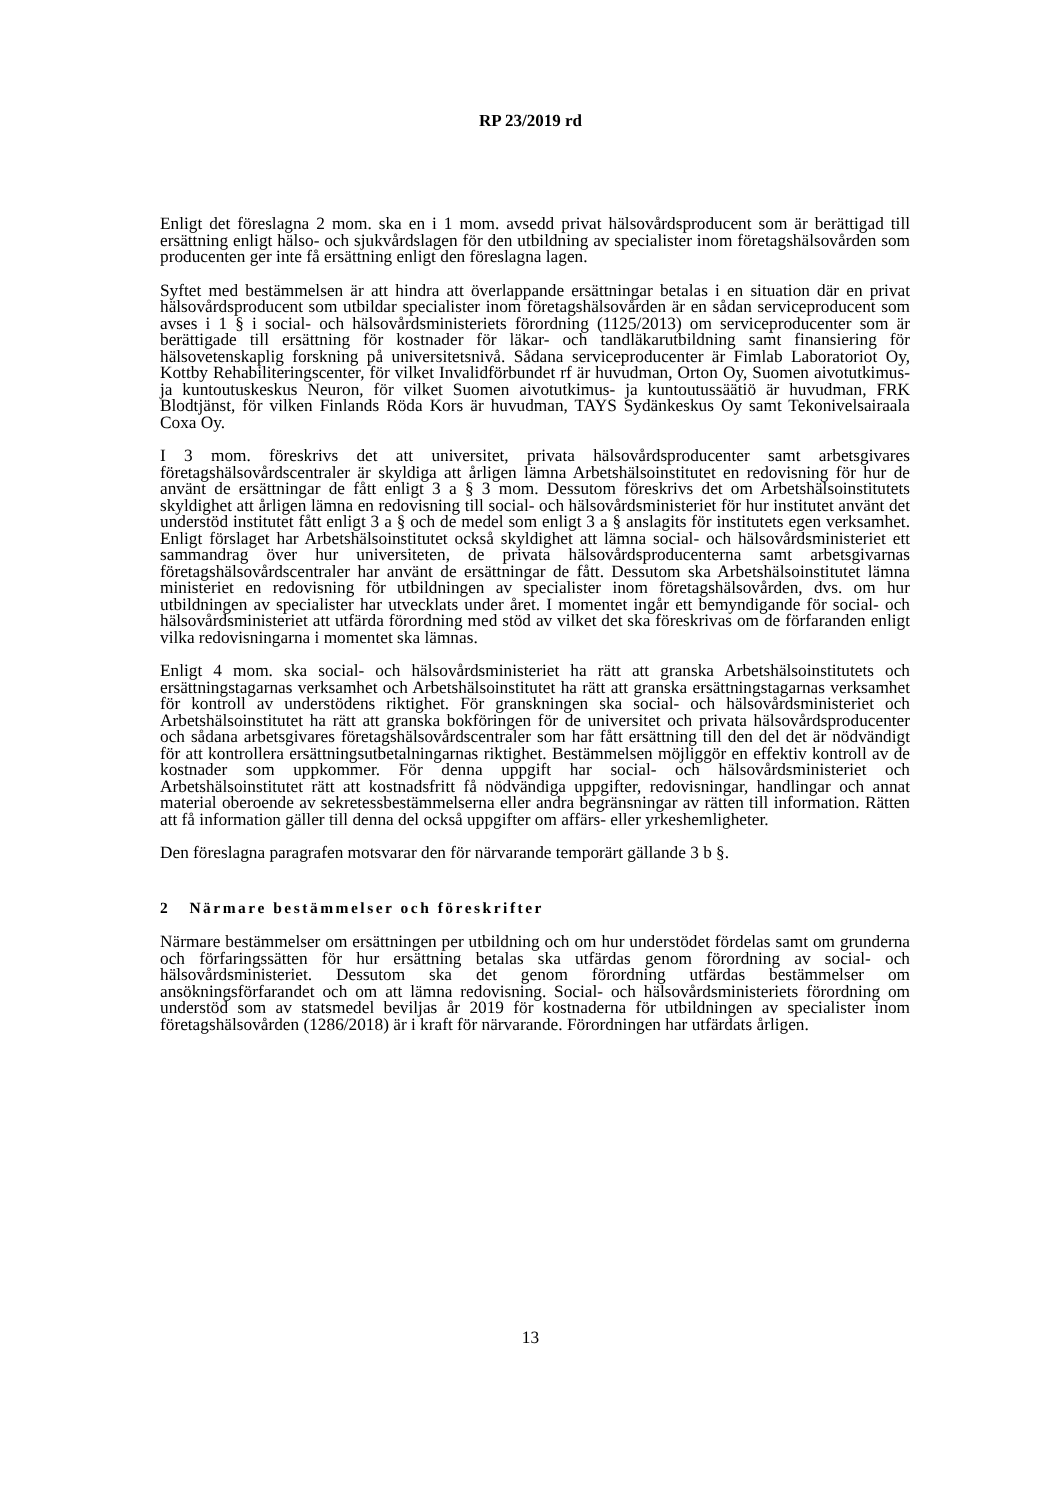RP 23/2019 rd
Enligt det föreslagna 2 mom. ska en i 1 mom. avsedd privat hälsovårdsproducent som är berättigad till ersättning enligt hälso- och sjukvårdslagen för den utbildning av specialister inom företagshälsovården som producenten ger inte få ersättning enligt den föreslagna lagen.
Syftet med bestämmelsen är att hindra att överlappande ersättningar betalas i en situation där en privat hälsovårdsproducent som utbildar specialister inom företagshälsovården är en sådan serviceproducent som avses i 1 § i social- och hälsovårdsministeriets förordning (1125/2013) om serviceproducenter som är berättigade till ersättning för kostnader för läkar- och tandläkarutbildning samt finansiering för hälsovetenskaplig forskning på universitetsnivå. Sådana serviceproducenter är Fimlab Laboratoriot Oy, Kottby Rehabiliteringscenter, för vilket Invalidförbundet rf är huvudman, Orton Oy, Suomen aivotutkimus- ja kuntoutuskeskus Neuron, för vilket Suomen aivotutkimus- ja kuntoutussäätiö är huvudman, FRK Blodtjänst, för vilken Finlands Röda Kors är huvudman, TAYS Sydänkeskus Oy samt Tekonivelsairaala Coxa Oy.
I 3 mom. föreskrivs det att universitet, privata hälsovårdsproducenter samt arbetsgivares företagshälsovårdscentraler är skyldiga att årligen lämna Arbetshälsoinstitutet en redovisning för hur de använt de ersättningar de fått enligt 3 a § 3 mom. Dessutom föreskrivs det om Arbetshälsoinstitutets skyldighet att årligen lämna en redovisning till social- och hälsovårdsministeriet för hur institutet använt det understöd institutet fått enligt 3 a § och de medel som enligt 3 a § anslagits för institutets egen verksamhet. Enligt förslaget har Arbetshälsoinstitutet också skyldighet att lämna social- och hälsovårdsministeriet ett sammandrag över hur universiteten, de privata hälsovårdsproducenterna samt arbetsgivarnas företagshälsovårdscentraler har använt de ersättningar de fått. Dessutom ska Arbetshälsoinstitutet lämna ministeriet en redovisning för utbildningen av specialister inom företagshälsovården, dvs. om hur utbildningen av specialister har utvecklats under året. I momentet ingår ett bemyndigande för social- och hälsovårdsministeriet att utfärda förordning med stöd av vilket det ska föreskrivas om de förfaranden enligt vilka redovisningarna i momentet ska lämnas.
Enligt 4 mom. ska social- och hälsovårdsministeriet ha rätt att granska Arbetshälsoinstitutets och ersättningstagarnas verksamhet och Arbetshälsoinstitutet ha rätt att granska ersättningstagarnas verksamhet för kontroll av understödens riktighet. För granskningen ska social- och hälsovårdsministeriet och Arbetshälsoinstitutet ha rätt att granska bokföringen för de universitet och privata hälsovårdsproducenter och sådana arbetsgivares företagshälsovårdscentraler som har fått ersättning till den del det är nödvändigt för att kontrollera ersättningsutbetalningarnas riktighet. Bestämmelsen möjliggör en effektiv kontroll av de kostnader som uppkommer. För denna uppgift har social- och hälsovårdsministeriet och Arbetshälsoinstitutet rätt att kostnadsfritt få nödvändiga uppgifter, redovisningar, handlingar och annat material oberoende av sekretessbestämmelserna eller andra begränsningar av rätten till information. Rätten att få information gäller till denna del också uppgifter om affärs- eller yrkeshemligheter.
Den föreslagna paragrafen motsvarar den för närvarande temporärt gällande 3 b §.
2 Närmare bestämmelser och föreskrifter
Närmare bestämmelser om ersättningen per utbildning och om hur understödet fördelas samt om grunderna och förfaringssätten för hur ersättning betalas ska utfärdas genom förordning av social- och hälsovårdsministeriet. Dessutom ska det genom förordning utfärdas bestämmelser om ansökningsförfarandet och om att lämna redovisning. Social- och hälsovårdsministeriets förordning om understöd som av statsmedel beviljas år 2019 för kostnaderna för utbildningen av specialister inom företagshälsovården (1286/2018) är i kraft för närvarande. Förordningen har utfärdats årligen.
13